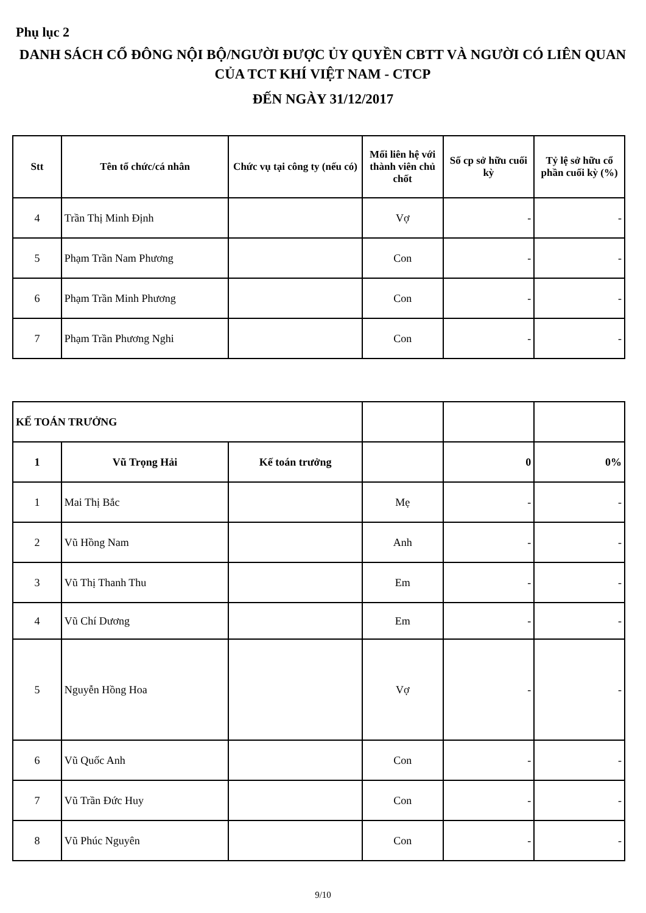Phụ lục 2
DANH SÁCH CỔ ĐÔNG NỘI BỘ/NGƯỜI ĐƯỢC ỦY QUYỀN CBTT VÀ NGƯỜI CÓ LIÊN QUAN CỦA TCT KHÍ VIỆT NAM - CTCP
ĐẾN NGÀY 31/12/2017
| Stt | Tên tổ chức/cá nhân | Chức vụ tại công ty (nếu có) | Mối liên hệ với thành viên chủ chốt | Số cp sở hữu cuối kỳ | Tỷ lệ sở hữu cổ phần cuối kỳ (%) |
| --- | --- | --- | --- | --- | --- |
| 4 | Trần Thị Minh Định | | Vợ | - | - |
| 5 | Phạm Trần Nam Phương | | Con | - | - |
| 6 | Phạm Trần Minh Phương | | Con | - | - |
| 7 | Phạm Trần Phương Nghi | | Con | - | - |
| KẾ TOÁN TRƯỞNG | | | | | |
| 1 | Vũ Trọng Hải | Kế toán trưởng | | 0 | 0% |
| 1 | Mai Thị Bắc | | Mẹ | - | - |
| 2 | Vũ Hồng Nam | | Anh | - | - |
| 3 | Vũ Thị Thanh Thu | | Em | - | - |
| 4 | Vũ Chí Dương | | Em | - | - |
| 5 | Nguyễn Hồng Hoa | | Vợ | - | - |
| 6 | Vũ Quốc Anh | | Con | - | - |
| 7 | Vũ Trần Đức Huy | | Con | - | - |
| 8 | Vũ Phúc Nguyên | | Con | - | - |
9/10